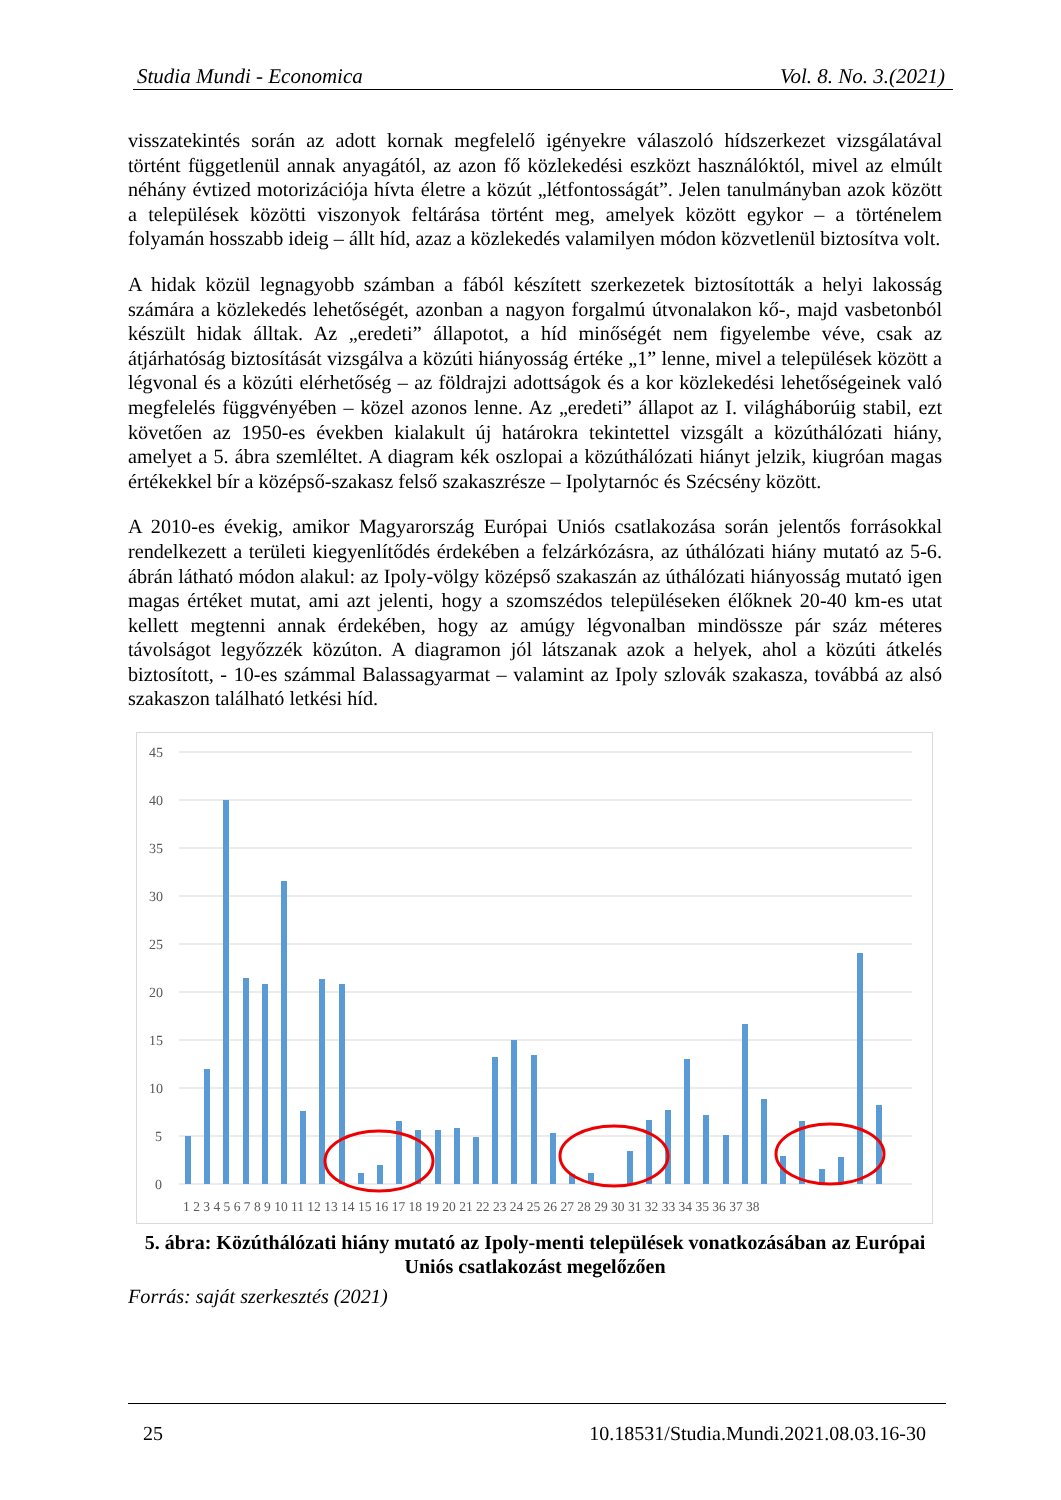Studia Mundi - Economica Vol. 8. No. 3.(2021)
visszatekintés során az adott kornak megfelelő igényekre válaszoló hídszerkezet vizsgálatával történt függetlenül annak anyagától, az azon fő közlekedési eszközt használóktól, mivel az elmúlt néhány évtized motorizációja hívta életre a közút „létfontosságát”. Jelen tanulmányban azok között a települések közötti viszonyok feltárása történt meg, amelyek között egykor – a történelem folyamán hosszabb ideig – állt híd, azaz a közlekedés valamilyen módon közvetlenül biztosítva volt.
A hidak közül legnagyobb számban a fából készített szerkezetek biztosították a helyi lakosság számára a közlekedés lehetőségét, azonban a nagyon forgalmú útvonalakon kő-, majd vasbetonból készült hidak álltak. Az „eredeti” állapotot, a híd minőségét nem figyelembe véve, csak az átjárhatóság biztosítását vizsgálva a közúti hiányosság értéke „1” lenne, mivel a települések között a légvonal és a közúti elérhetőség – az földrajzi adottságok és a kor közlekedési lehetőségeinek való megfelelés függvényében – közel azonos lenne. Az „eredeti” állapot az I. világháborúig stabil, ezt követően az 1950-es években kialakult új határokra tekintettel vizsgált a közúthálózati hiány, amelyet a 5. ábra szemléltet. A diagram kék oszlopai a közúthálózati hiányt jelzik, kiugróan magas értékekkel bír a középső-szakasz felső szakaszrésze – Ipolytarnóc és Szécsény között.
A 2010-es évekig, amikor Magyarország Európai Uniós csatlakozása során jelentős forrásokkal rendelkezett a területi kiegyenlítődés érdekében a felzárkózásra, az úthálózati hiány mutató az 5-6. ábrán látható módon alakul: az Ipoly-völgy középső szakaszán az úthálózati hiányosság mutató igen magas értéket mutat, ami azt jelenti, hogy a szomszédos településeken élőknek 20-40 km-es utat kellett megtenni annak érdekében, hogy az amúgy légvonalban mindössze pár száz méteres távolságot legyőzzék közúton. A diagramon jól látszanak azok a helyek, ahol a közúti átkelés biztosított, - 10-es számmal Balassagyarmat – valamint az Ipoly szlovák szakasza, továbbá az alsó szakaszon található letkési híd.
45
40
35
30
25
20
15
10
5
0
1 2 3 4 5 6 7 8 9 10 11 12 13 14 15 16 17 18 19 20 21 22 23 24 25 26 27 28 29 30 31 32 33 34 35 36 37 38
5. ábra: Közúthálózati hiány mutató az Ipoly-menti települések vonatkozásában az Európai Uniós csatlakozást megelőzően
Forrás: saját szerkesztés (2021)
25 10.18531/Studia.Mundi.2021.08.03.16-30